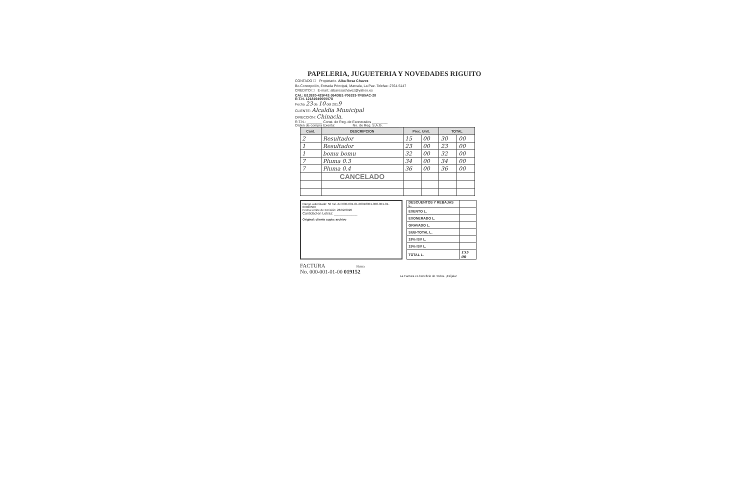PAPELERIA, JUGUETERIA Y NOVEDADES RIGUITO
CONTADO ☐ Propietario. Alba Rosa Chavez
Bo.Concepción, Entrada Principal, Marcala, La Paz. Telefax: 2764-5147
CREDITO ☐ E-mail.: albarosachavez@yahoo.es
CAI.: B13920-425F42-364DB1-706333-7FB5AC-28
R.T.N. 12181949000078
Fecha 23 de 10 del 2019
CLIENTE: Alcaldia Municipal
DIRECCIÓN: Chinacla.
R.T.N.: ________ Const. de Reg. de Exonerados ________
Orden de compra Exenta: ________ No. de Reg. S.A.G. ________
| Cant. | DESCRIPCION | Prec. Unit. | | TOTAL | |
| --- | --- | --- | --- | --- | --- |
| 2 | Resultador | 15 | 00 | 30 | 00 |
| 1 | Resultador | 23 | 00 | 23 | 00 |
| 1 | bomu bomu | 32 | 00 | 32 | 00 |
| 7 | Pluma 0.3 | 34 | 00 | 34 | 00 |
| 7 | Pluma 0.4 | 36 | 00 | 36 | 00 |
| | CANCELADO | | | | |
Rango autorizado: 50 Tal. del 000-001-01-00018001-000-001-01-00020500
Fecha Limite de Emisión: 28/02/2020
Cantidad en Letras: ____________
Original: cliente copia: archivo
| DESCUENTOS Y REBAJAS L. | |
| EXENTO L. | |
| EXONERADO L. | |
| GRAVADO L. | |
| SUB-TOTAL L. | |
| 18% ISV L. | |
| 15% ISV L. | |
| TOTAL L. | 155 00 |
FACTURA Firma
No. 000-001-01-00 019152
La Factura es beneficio de Todos. ¡Exíjala!